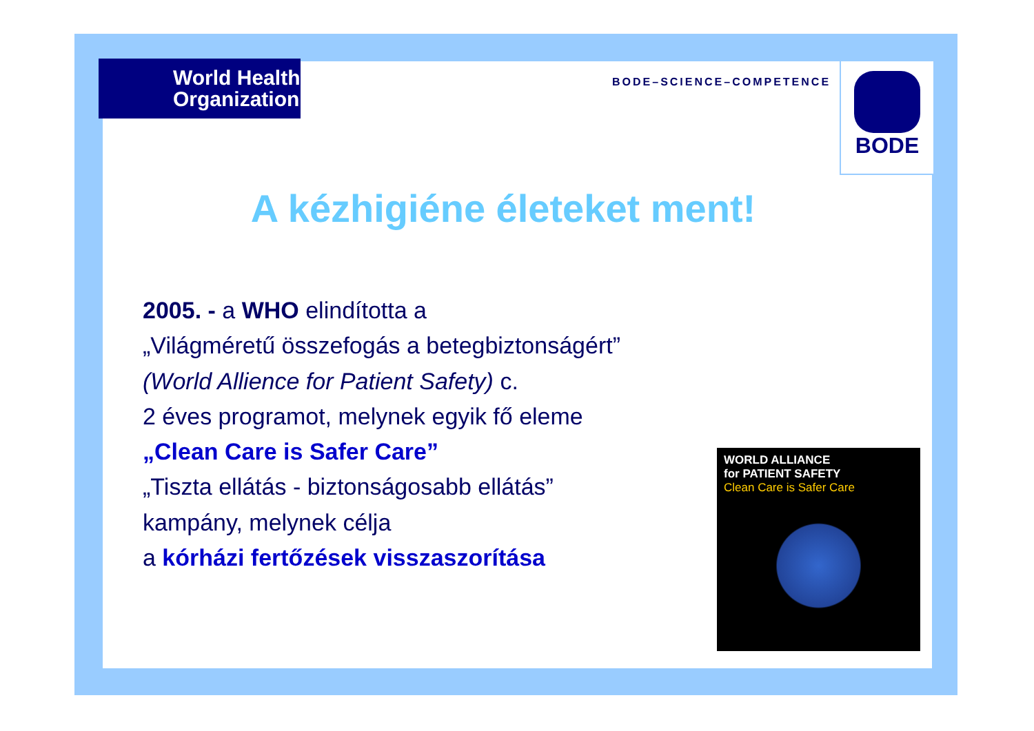World Health Organization
BODE–SCIENCE–COMPETENCE
BODE
A kézhigiéne életeket ment!
2005. - a WHO elindította a
„Világméretű összefogás a betegbiztonságért”
(World Allience for Patient Safety) c.
2 éves programot, melynek egyik fő eleme
„Clean Care is Safer Care”
„Tiszta ellátás - biztonságosabb ellátás”
kampány, melynek célja
a kórházi fertőzések visszaszorítása
WORLD ALLIANCE
for PATIENT SAFETY
Clean Care is Safer Care